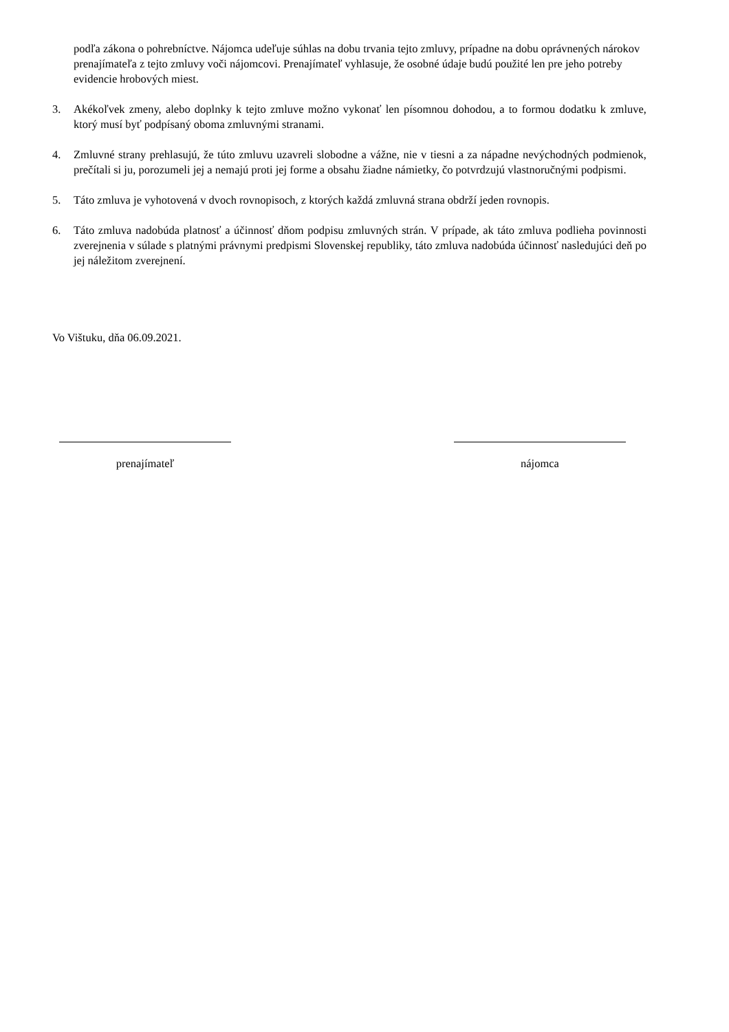podľa zákona o pohrebníctve. Nájomca udeľuje súhlas na dobu trvania tejto zmluvy, prípadne na dobu oprávnených nárokov prenajímateľa z tejto zmluvy voči nájomcovi. Prenajímateľ vyhlasuje, že osobné údaje budú použité len pre jeho potreby evidencie hrobových miest.
3. Akékoľvek zmeny, alebo doplnky k tejto zmluve možno vykonať len písomnou dohodou, a to formou dodatku k zmluve, ktorý musí byť podpísaný oboma zmluvnými stranami.
4. Zmluvné strany prehlasujú, že túto zmluvu uzavreli slobodne a vážne, nie v tiesni a za nápadne nevýchodných podmienok, prečítali si ju, porozumeli jej a nemajú proti jej forme a obsahu žiadne námietky, čo potvrdzujú vlastnoručnými podpismi.
5. Táto zmluva je vyhotovená v dvoch rovnopisoch, z ktorých každá zmluvná strana obdrží jeden rovnopis.
6. Táto zmluva nadobúda platnosť a účinnosť dňom podpisu zmluvných strán. V prípade, ak táto zmluva podlieha povinnosti zverejnenia v súlade s platnými právnymi predpismi Slovenskej republiky, táto zmluva nadobúda účinnosť nasledujúci deň po jej náležitom zverejnení.
Vo Vištuku, dňa 06.09.2021.
prenajímateľ nájomca